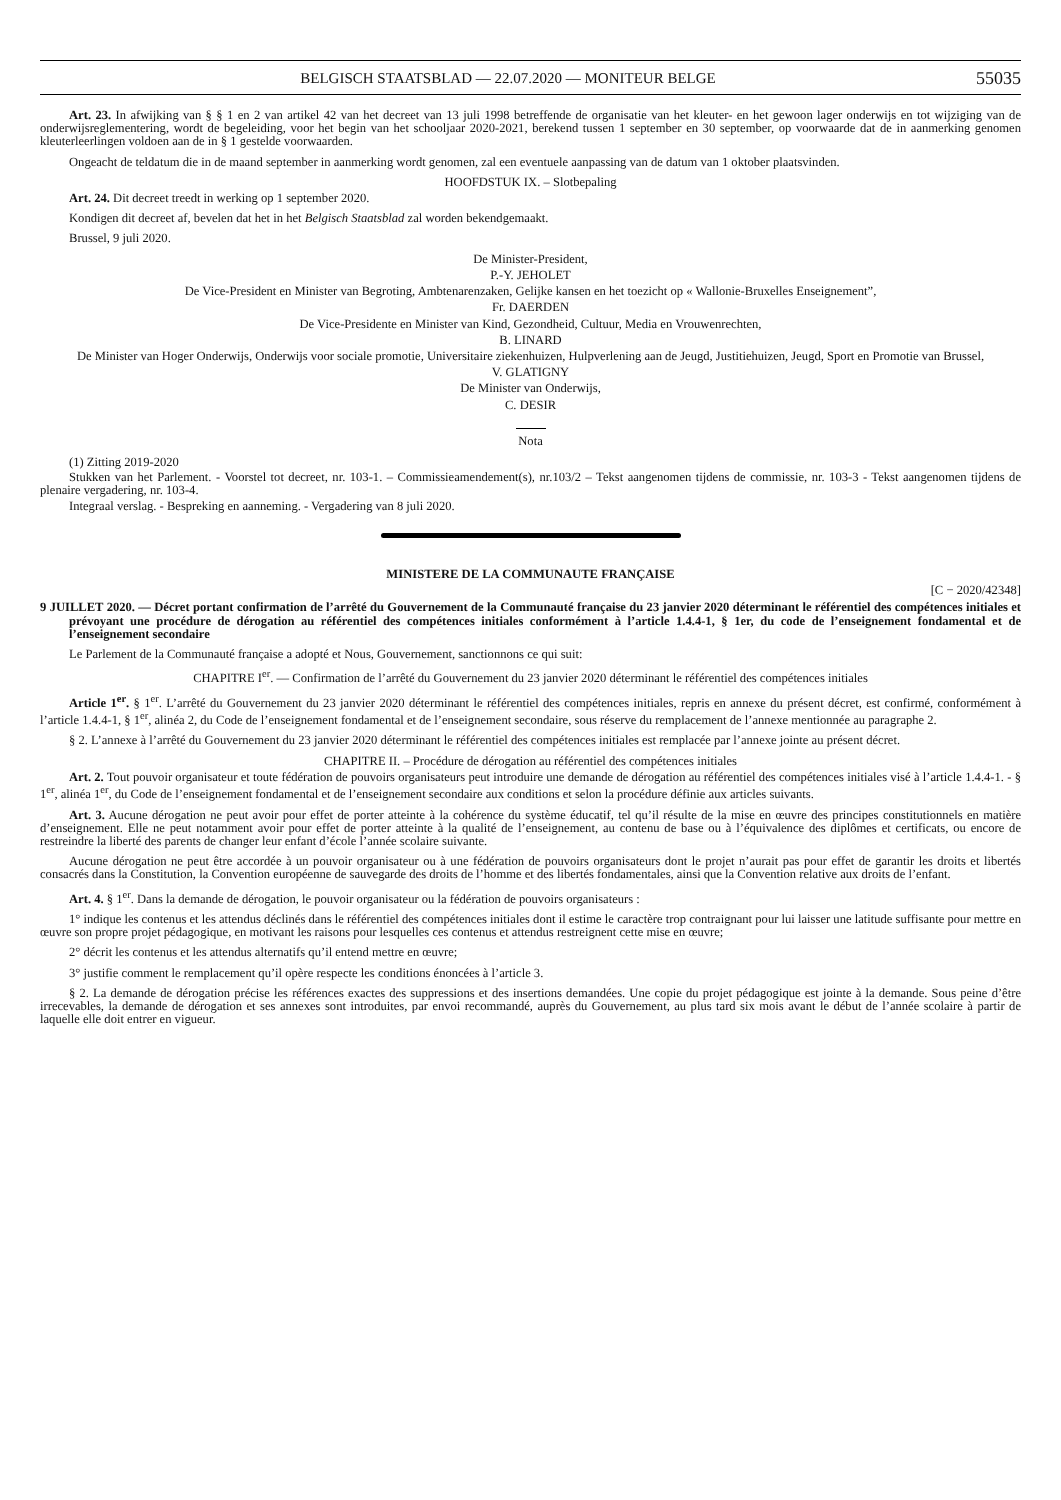BELGISCH STAATSBLAD — 22.07.2020 — MONITEUR BELGE 55035
Art. 23. In afwijking van § § 1 en 2 van artikel 42 van het decreet van 13 juli 1998 betreffende de organisatie van het kleuter- en het gewoon lager onderwijs en tot wijziging van de onderwijsreglementering, wordt de begeleiding, voor het begin van het schooljaar 2020-2021, berekend tussen 1 september en 30 september, op voorwaarde dat de in aanmerking genomen kleuterleerlingen voldoen aan de in § 1 gestelde voorwaarden.
Ongeacht de teldatum die in de maand september in aanmerking wordt genomen, zal een eventuele aanpassing van de datum van 1 oktober plaatsvinden.
HOOFDSTUK IX. – Slotbepaling
Art. 24. Dit decreet treedt in werking op 1 september 2020.
Kondigen dit decreet af, bevelen dat het in het Belgisch Staatsblad zal worden bekendgemaakt.
Brussel, 9 juli 2020.
De Minister-President,
P.-Y. JEHOLET
De Vice-President en Minister van Begroting, Ambtenarenzaken, Gelijke kansen en het toezicht op « Wallonie-Bruxelles Enseignement”,
Fr. DAERDEN
De Vice-Presidente en Minister van Kind, Gezondheid, Cultuur, Media en Vrouwenrechten,
B. LINARD
De Minister van Hoger Onderwijs, Onderwijs voor sociale promotie, Universitaire ziekenhuizen, Hulpverlening aan de Jeugd, Justitiehuizen, Jeugd, Sport en Promotie van Brussel,
V. GLATIGNY
De Minister van Onderwijs,
C. DESIR
Nota
(1) Zitting 2019-2020
Stukken van het Parlement. - Voorstel tot decreet, nr. 103-1. – Commissieamendement(s), nr.103/2 – Tekst aangenomen tijdens de commissie, nr. 103-3 - Tekst aangenomen tijdens de plenaire vergadering, nr. 103-4.
Integraal verslag. - Bespreking en aanneming. - Vergadering van 8 juli 2020.
MINISTERE DE LA COMMUNAUTE FRANÇAISE
[C − 2020/42348]
9 JUILLET 2020. — Décret portant confirmation de l’arrêté du Gouvernement de la Communauté française du 23 janvier 2020 déterminant le référentiel des compétences initiales et prévoyant une procédure de dérogation au référentiel des compétences initiales conformément à l’article 1.4.4-1, § 1er, du code de l’enseignement fondamental et de l’enseignement secondaire
Le Parlement de la Communauté française a adopté et Nous, Gouvernement, sanctionnons ce qui suit:
CHAPITRE I<sup>er</sup>. — Confirmation de l’arrêté du Gouvernement du 23 janvier 2020 déterminant le référentiel des compétences initiales
Article 1<sup>er</sup>. § 1<sup>er</sup>. L’arrêté du Gouvernement du 23 janvier 2020 déterminant le référentiel des compétences initiales, repris en annexe du présent décret, est confirmé, conformément à l’article 1.4.4-1, § 1<sup>er</sup>, alinéa 2, du Code de l’enseignement fondamental et de l’enseignement secondaire, sous réserve du remplacement de l’annexe mentionnée au paragraphe 2.
§ 2. L’annexe à l’arrêté du Gouvernement du 23 janvier 2020 déterminant le référentiel des compétences initiales est remplacée par l’annexe jointe au présent décret.
CHAPITRE II. – Procédure de dérogation au référentiel des compétences initiales
Art. 2. Tout pouvoir organisateur et toute fédération de pouvoirs organisateurs peut introduire une demande de dérogation au référentiel des compétences initiales visé à l’article 1.4.4-1. - § 1<sup>er</sup>, alinéa 1<sup>er</sup>, du Code de l’enseignement fondamental et de l’enseignement secondaire aux conditions et selon la procédure définie aux articles suivants.
Art. 3. Aucune dérogation ne peut avoir pour effet de porter atteinte à la cohérence du système éducatif, tel qu’il résulte de la mise en œuvre des principes constitutionnels en matière d’enseignement. Elle ne peut notamment avoir pour effet de porter atteinte à la qualité de l’enseignement, au contenu de base ou à l’équivalence des diplômes et certificats, ou encore de restreindre la liberté des parents de changer leur enfant d’école l’année scolaire suivante.
Aucune dérogation ne peut être accordée à un pouvoir organisateur ou à une fédération de pouvoirs organisateurs dont le projet n’aurait pas pour effet de garantir les droits et libertés consacrés dans la Constitution, la Convention européenne de sauvegarde des droits de l’homme et des libertés fondamentales, ainsi que la Convention relative aux droits de l’enfant.
Art. 4. § 1<sup>er</sup>. Dans la demande de dérogation, le pouvoir organisateur ou la fédération de pouvoirs organisateurs :
1° indique les contenus et les attendus déclinés dans le référentiel des compétences initiales dont il estime le caractère trop contraignant pour lui laisser une latitude suffisante pour mettre en œuvre son propre projet pédagogique, en motivant les raisons pour lesquelles ces contenus et attendus restreignent cette mise en œuvre;
2° décrit les contenus et les attendus alternatifs qu’il entend mettre en œuvre;
3° justifie comment le remplacement qu’il opère respecte les conditions énoncées à l’article 3.
§ 2. La demande de dérogation précise les références exactes des suppressions et des insertions demandées. Une copie du projet pédagogique est jointe à la demande. Sous peine d’être irrecevables, la demande de dérogation et ses annexes sont introduites, par envoi recommandé, auprès du Gouvernement, au plus tard six mois avant le début de l’année scolaire à partir de laquelle elle doit entrer en vigueur.